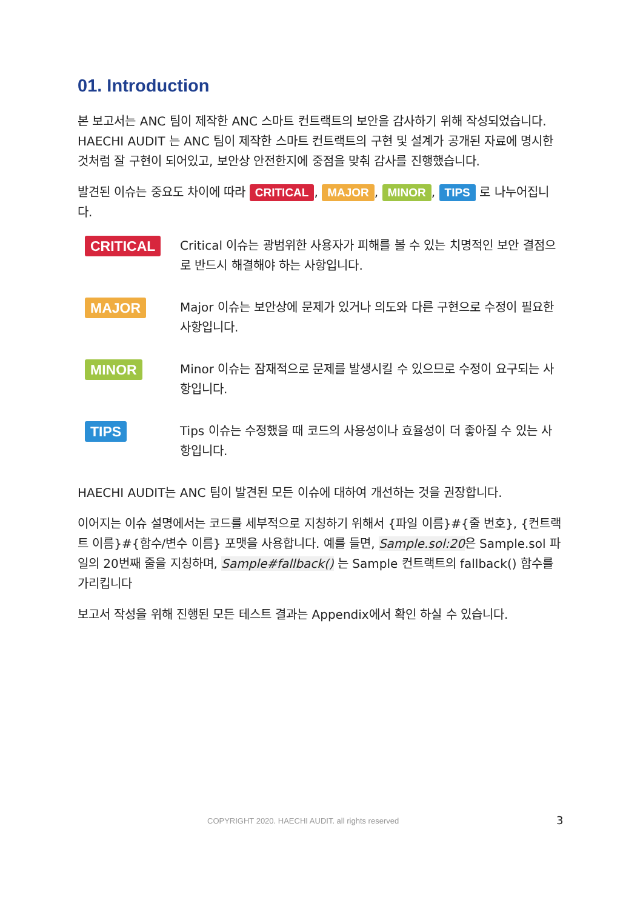01. Introduction
본 보고서는 ANC 팀이 제작한 ANC 스마트 컨트랙트의 보안을 감사하기 위해 작성되었습니다. HAECHI AUDIT 는 ANC 팀이 제작한 스마트 컨트랙트의 구현 및 설계가 공개된 자료에 명시한 것처럼 잘 구현이 되어있고, 보안상 안전한지에 중점을 맞춰 감사를 진행했습니다.
발견된 이슈는 중요도 차이에 따라 CRITICAL, MAJOR, MINOR, TIPS 로 나누어집니다.
CRITICAL
Critical 이슈는 광범위한 사용자가 피해를 볼 수 있는 치명적인 보안 결점으로 반드시 해결해야 하는 사항입니다.
MAJOR
Major 이슈는 보안상에 문제가 있거나 의도와 다른 구현으로 수정이 필요한 사항입니다.
MINOR
Minor 이슈는 잠재적으로 문제를 발생시킬 수 있으므로 수정이 요구되는 사항입니다.
TIPS
Tips 이슈는 수정했을 때 코드의 사용성이나 효율성이 더 좋아질 수 있는 사항입니다.
HAECHI AUDIT는 ANC 팀이 발견된 모든 이슈에 대하여 개선하는 것을 권장합니다.
이어지는 이슈 설명에서는 코드를 세부적으로 지칭하기 위해서 {파일 이름}#{줄 번호}, {컨트랙트 이름}#{함수/변수 이름} 포맷을 사용합니다. 예를 들면, Sample.sol:20은 Sample.sol 파일의 20번째 줄을 지칭하며, Sample#fallback() 는 Sample 컨트랙트의 fallback() 함수를 가리킵니다
보고서 작성을 위해 진행된 모든 테스트 결과는 Appendix에서 확인 하실 수 있습니다.
COPYRIGHT 2020. HAECHI AUDIT. all rights reserved
3